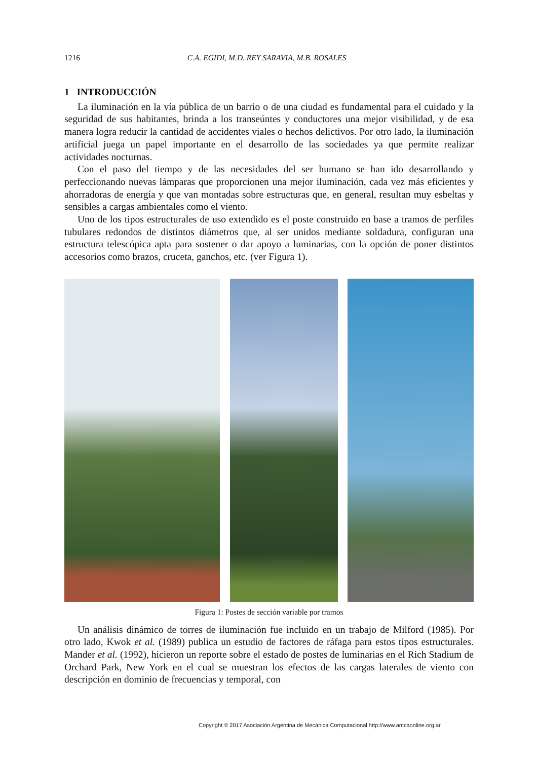1216 C.A. EGIDI, M.D. REY SARAVIA, M.B. ROSALES
1 INTRODUCCIÓN
La iluminación en la vía pública de un barrio o de una ciudad es fundamental para el cuidado y la seguridad de sus habitantes, brinda a los transeúntes y conductores una mejor visibilidad, y de esa manera logra reducir la cantidad de accidentes viales o hechos delictivos. Por otro lado, la iluminación artificial juega un papel importante en el desarrollo de las sociedades ya que permite realizar actividades nocturnas.
Con el paso del tiempo y de las necesidades del ser humano se han ido desarrollando y perfeccionando nuevas lámparas que proporcionen una mejor iluminación, cada vez más eficientes y ahorradoras de energía y que van montadas sobre estructuras que, en general, resultan muy esbeltas y sensibles a cargas ambientales como el viento.
Uno de los tipos estructurales de uso extendido es el poste construido en base a tramos de perfiles tubulares redondos de distintos diámetros que, al ser unidos mediante soldadura, configuran una estructura telescópica apta para sostener o dar apoyo a luminarias, con la opción de poner distintos accesorios como brazos, cruceta, ganchos, etc. (ver Figura 1).
Figura 1: Postes de sección variable por tramos
Un análisis dinámico de torres de iluminación fue incluido en un trabajo de Milford (1985). Por otro lado, Kwok et al. (1989) publica un estudio de factores de ráfaga para estos tipos estructurales. Mander et al. (1992), hicieron un reporte sobre el estado de postes de luminarias en el Rich Stadium de Orchard Park, New York en el cual se muestran los efectos de las cargas laterales de viento con descripción en dominio de frecuencias y temporal, con
Copyright © 2017 Asociación Argentina de Mecánica Computacional http://www.amcaonline.org.ar